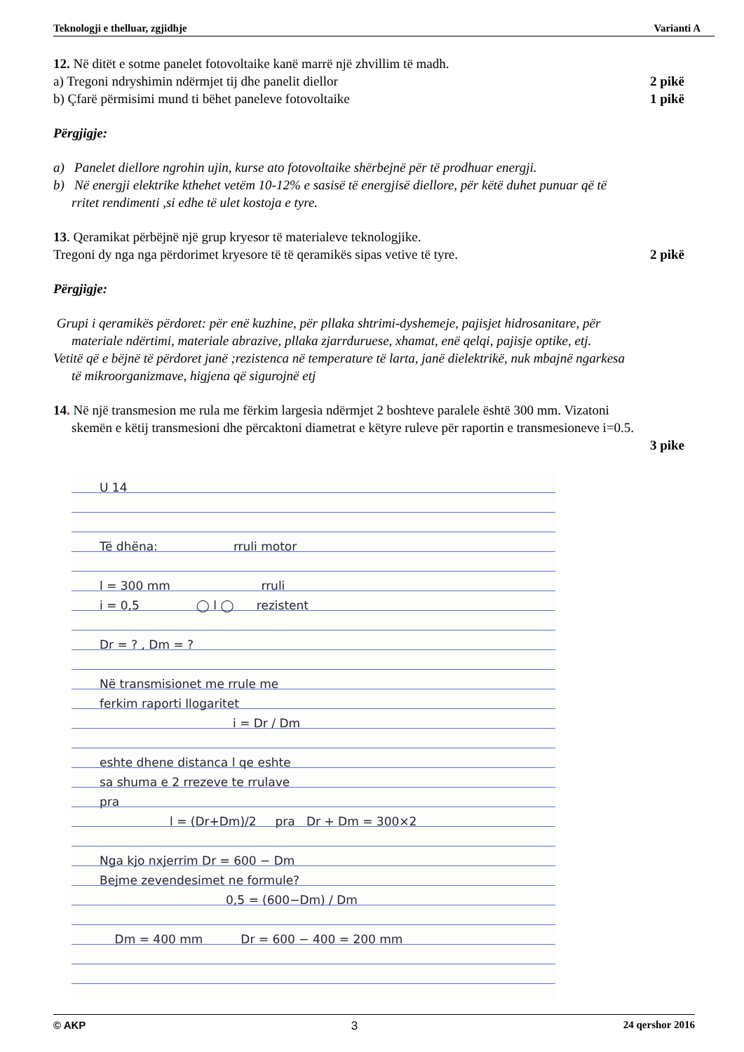Teknologji e thelluar, zgjidhje Varianti A
12. Në ditët e sotme panelet fotovoltaike kanë marrë një zhvillim të madh.
a) Tregoni ndryshimin ndërmjet tij dhe panelit diellor 2 pikë
b) Çfarë përmisimi mund ti bëhet paneleve fotovoltaike 1 pikë
Përgjigje:
a) Panelet diellore ngrohin ujin, kurse ato fotovoltaike shërbejnë për të prodhuar energji.
b) Në energji elektrike kthehet vetëm 10-12% e sasisë të energjisë diellore, për këtë duhet punuar që të
rritet rendimenti ,si edhe të ulet kostoja e tyre.
13. Qeramikat përbëjnë një grup kryesor të materialeve teknologjike.
Tregoni dy nga nga përdorimet kryesore të të qeramikës sipas vetive të tyre. 2 pikë
Përgjigje:
Grupi i qeramikës përdoret: për enë kuzhine, për pllaka shtrimi-dyshemeje, pajisjet hidrosanitare, për
materiale ndërtimi, materiale abrazive, pllaka zjarrduruese, xhamat, enë qelqi, pajisje optike, etj.
Vetitë që e bëjnë të përdoret janë ;rezistenca në temperature të larta, janë dielektrikë, nuk mbajnë ngarkesa
të mikroorganizmave, higjena që sigurojnë etj
14. Në një transmesion me rula me fërkim largesia ndërmjet 2 boshteve paralele është 300 mm. Vizatoni
skemën e këtij transmesioni dhe përcaktoni diametrat e këtyre ruleve për raportin e transmesioneve i=0.5.
3 pike
U 14
Të dhëna: rruli motor
l = 300 mm rruli
i = 0,5 ◯ l ◯ rezistent
Dr = ? , Dm = ?
Në transmisionet me rrule me
ferkim raporti llogaritet
i = Dr / Dm
eshte dhene distanca l qe eshte
sa shuma e 2 rrezeve te rrulave
pra
l = (Dr+Dm)/2 pra Dr + Dm = 300×2
Nga kjo nxjerrim Dr = 600 − Dm
Bejme zevendesimet ne formule?
0,5 = (600−Dm) / Dm
Dm = 400 mm Dr = 600 − 400 = 200 mm
© AKP 3 24 qershor 2016